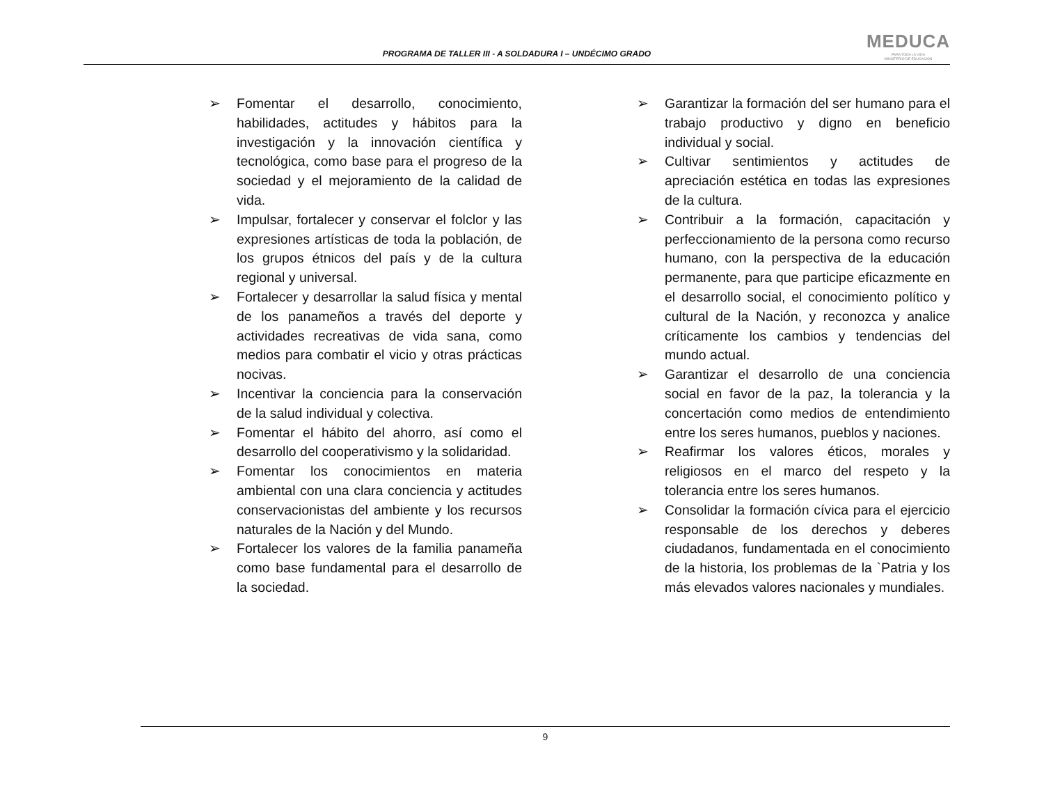PROGRAMA DE TALLER III - A SOLDADURA I – UNDÉCIMO GRADO
MEDUCA
PARA TODA LA VIDA
MINISTERIO DE EDUCACIÓN
➢ Fomentar el desarrollo, conocimiento, habilidades, actitudes y hábitos para la investigación y la innovación científica y tecnológica, como base para el progreso de la sociedad y el mejoramiento de la calidad de vida.
➢ Impulsar, fortalecer y conservar el folclor y las expresiones artísticas de toda la población, de los grupos étnicos del país y de la cultura regional y universal.
➢ Fortalecer y desarrollar la salud física y mental de los panameños a través del deporte y actividades recreativas de vida sana, como medios para combatir el vicio y otras prácticas nocivas.
➢ Incentivar la conciencia para la conservación de la salud individual y colectiva.
➢ Fomentar el hábito del ahorro, así como el desarrollo del cooperativismo y la solidaridad.
➢ Fomentar los conocimientos en materia ambiental con una clara conciencia y actitudes conservacionistas del ambiente y los recursos naturales de la Nación y del Mundo.
➢ Fortalecer los valores de la familia panameña como base fundamental para el desarrollo de la sociedad.
➢ Garantizar la formación del ser humano para el trabajo productivo y digno en beneficio individual y social.
➢ Cultivar sentimientos y actitudes de apreciación estética en todas las expresiones de la cultura.
➢ Contribuir a la formación, capacitación y perfeccionamiento de la persona como recurso humano, con la perspectiva de la educación permanente, para que participe eficazmente en el desarrollo social, el conocimiento político y cultural de la Nación, y reconozca y analice críticamente los cambios y tendencias del mundo actual.
➢ Garantizar el desarrollo de una conciencia social en favor de la paz, la tolerancia y la concertación como medios de entendimiento entre los seres humanos, pueblos y naciones.
➢ Reafirmar los valores éticos, morales y religiosos en el marco del respeto y la tolerancia entre los seres humanos.
➢ Consolidar la formación cívica para el ejercicio responsable de los derechos y deberes ciudadanos, fundamentada en el conocimiento de la historia, los problemas de la `Patria y los más elevados valores nacionales y mundiales.
9